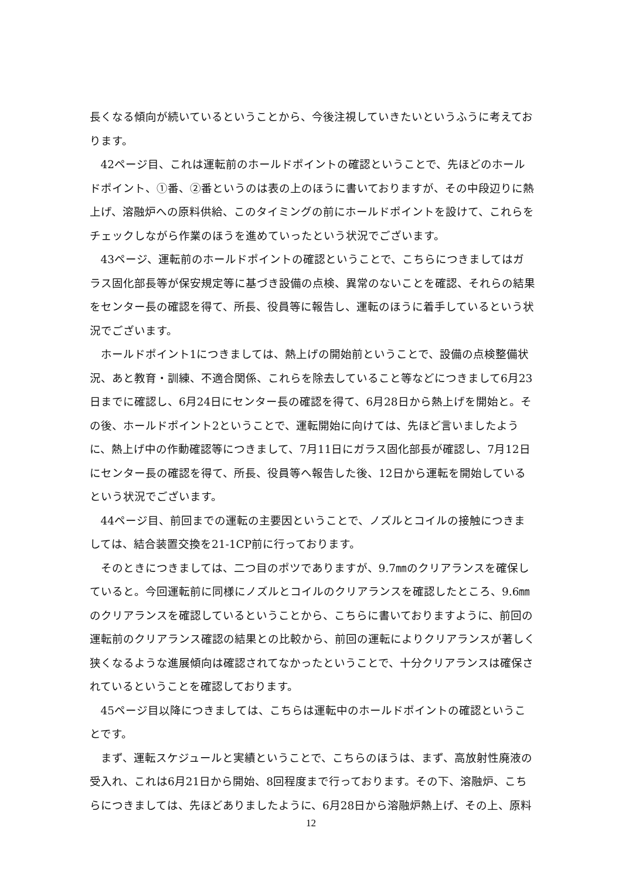長くなる傾向が続いているということから、今後注視していきたいというふうに考えております。
42ページ目、これは運転前のホールドポイントの確認ということで、先ほどのホールドポイント、①番、②番というのは表の上のほうに書いておりますが、その中段辺りに熱上げ、溶融炉への原料供給、このタイミングの前にホールドポイントを設けて、これらをチェックしながら作業のほうを進めていったという状況でございます。
43ページ、運転前のホールドポイントの確認ということで、こちらにつきましてはガラス固化部長等が保安規定等に基づき設備の点検、異常のないことを確認、それらの結果をセンター長の確認を得て、所長、役員等に報告し、運転のほうに着手しているという状況でございます。
ホールドポイント1につきましては、熱上げの開始前ということで、設備の点検整備状況、あと教育・訓練、不適合関係、これらを除去していること等などにつきまして6月23日までに確認し、6月24日にセンター長の確認を得て、6月28日から熱上げを開始と。その後、ホールドポイント2ということで、運転開始に向けては、先ほど言いましたように、熱上げ中の作動確認等につきまして、7月11日にガラス固化部長が確認し、7月12日にセンター長の確認を得て、所長、役員等へ報告した後、12日から運転を開始しているという状況でございます。
44ページ目、前回までの運転の主要因ということで、ノズルとコイルの接触につきましては、結合装置交換を21-1CP前に行っております。
そのときにつきましては、二つ目のポツでありますが、9.7㎜のクリアランスを確保していると。今回運転前に同様にノズルとコイルのクリアランスを確認したところ、9.6㎜のクリアランスを確認しているということから、こちらに書いておりますように、前回の運転前のクリアランス確認の結果との比較から、前回の運転によりクリアランスが著しく狭くなるような進展傾向は確認されてなかったということで、十分クリアランスは確保されているということを確認しております。
45ページ目以降につきましては、こちらは運転中のホールドポイントの確認ということです。
まず、運転スケジュールと実績ということで、こちらのほうは、まず、高放射性廃液の受入れ、これは6月21日から開始、8回程度まで行っております。その下、溶融炉、こちらにつきましては、先ほどありましたように、6月28日から溶融炉熱上げ、その上、原料
12